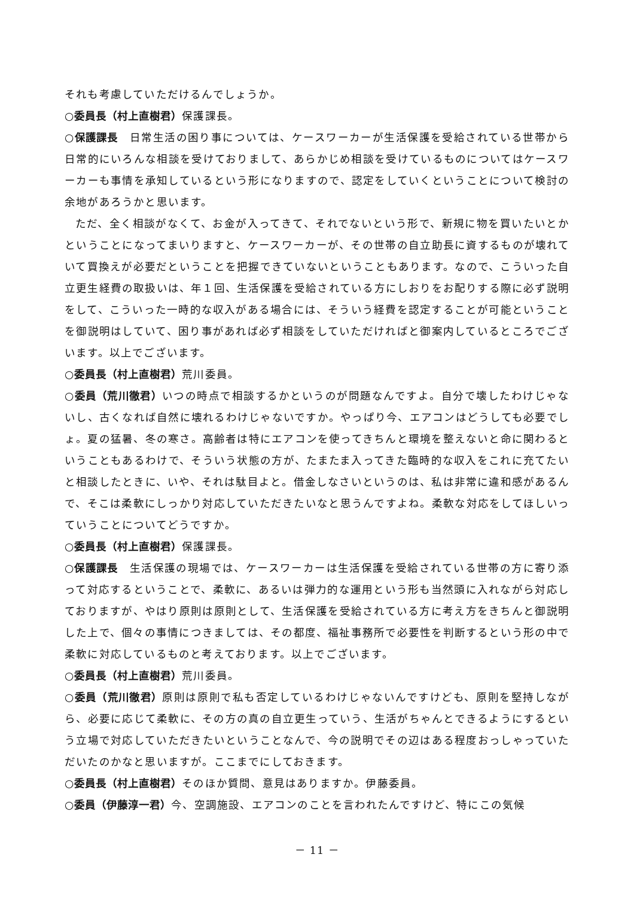それも考慮していただけるんでしょうか。
○委員長（村上直樹君）保護課長。
○保護課長　日常生活の困り事については、ケースワーカーが生活保護を受給されている世帯から日常的にいろんな相談を受けておりまして、あらかじめ相談を受けているものについてはケースワーカーも事情を承知しているという形になりますので、認定をしていくということについて検討の余地があろうかと思います。
ただ、全く相談がなくて、お金が入ってきて、それでないという形で、新規に物を買いたいとかということになってまいりますと、ケースワーカーが、その世帯の自立助長に資するものが壊れていて買換えが必要だということを把握できていないということもあります。なので、こういった自立更生経費の取扱いは、年１回、生活保護を受給されている方にしおりをお配りする際に必ず説明をして、こういった一時的な収入がある場合には、そういう経費を認定することが可能ということを御説明はしていて、困り事があれば必ず相談をしていただければと御案内しているところでございます。以上でございます。
○委員長（村上直樹君）荒川委員。
○委員（荒川徹君）いつの時点で相談するかというのが問題なんですよ。自分で壊したわけじゃないし、古くなれば自然に壊れるわけじゃないですか。やっぱり今、エアコンはどうしても必要でしょ。夏の猛暑、冬の寒さ。高齢者は特にエアコンを使ってきちんと環境を整えないと命に関わるということもあるわけで、そういう状態の方が、たまたま入ってきた臨時的な収入をこれに充てたいと相談したときに、いや、それは駄目よと。借金しなさいというのは、私は非常に違和感があるんで、そこは柔軟にしっかり対応していただきたいなと思うんですよね。柔軟な対応をしてほしいっていうことについてどうですか。
○委員長（村上直樹君）保護課長。
○保護課長　生活保護の現場では、ケースワーカーは生活保護を受給されている世帯の方に寄り添って対応するということで、柔軟に、あるいは弾力的な運用という形も当然頭に入れながら対応しておりますが、やはり原則は原則として、生活保護を受給されている方に考え方をきちんと御説明した上で、個々の事情につきましては、その都度、福祉事務所で必要性を判断するという形の中で柔軟に対応しているものと考えております。以上でございます。
○委員長（村上直樹君）荒川委員。
○委員（荒川徹君）原則は原則で私も否定しているわけじゃないんですけども、原則を堅持しながら、必要に応じて柔軟に、その方の真の自立更生っていう、生活がちゃんとできるようにするという立場で対応していただきたいということなんで、今の説明でその辺はある程度おっしゃっていただいたのかなと思いますが。ここまでにしておきます。
○委員長（村上直樹君）そのほか質問、意見はありますか。伊藤委員。
○委員（伊藤淳一君）今、空調施設、エアコンのことを言われたんですけど、特にこの気候
－ 11 －